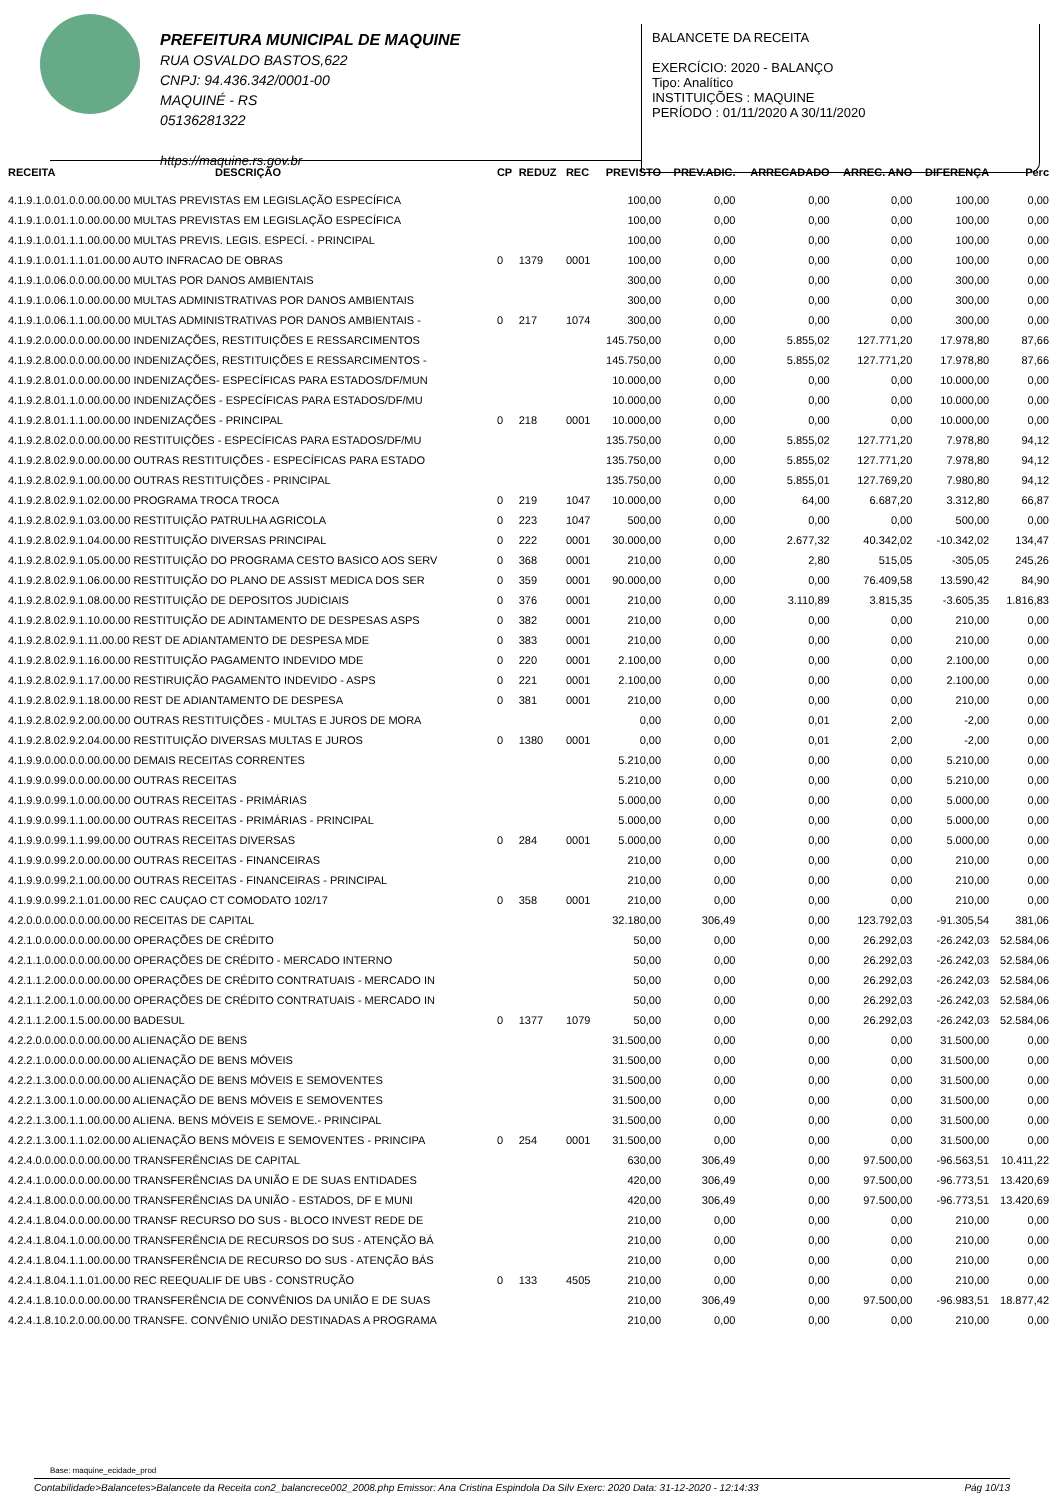PREFEITURA MUNICIPAL DE MAQUINE
RUA OSVALDO BASTOS,622
CNPJ: 94.436.342/0001-00
MAQUINÉ - RS
05136281322
https://maquine.rs.gov.br
BALANCETE DA RECEITA
EXERCÍCIO: 2020 - BALANÇO
Tipo: Analítico
INSTITUIÇÕES : MAQUINE
PERÍODO : 01/11/2020 A 30/11/2020
| RECEITA | DESCRIÇÃO | CP | REDUZ | REC | PREVISTO | PREV.ADIC. | ARRECADADO | ARREC. ANO | DIFERENÇA | Perc |
| --- | --- | --- | --- | --- | --- | --- | --- | --- | --- | --- |
| 4.1.9.1.0.01.0.0.00.00.00 MULTAS PREVISTAS EM LEGISLAÇÃO ESPECÍFICA | | | | | 100,00 | 0,00 | 0,00 | 0,00 | 100,00 | 0,00 |
| 4.1.9.1.0.01.1.0.00.00.00 MULTAS PREVISTAS EM LEGISLAÇÃO ESPECÍFICA | | | | | 100,00 | 0,00 | 0,00 | 0,00 | 100,00 | 0,00 |
| 4.1.9.1.0.01.1.1.00.00.00 MULTAS PREVIS. LEGIS. ESPECÍ. - PRINCIPAL | | | | | 100,00 | 0,00 | 0,00 | 0,00 | 100,00 | 0,00 |
| 4.1.9.1.0.01.1.1.01.00.00 AUTO INFRACAO DE OBRAS | | 0 | 1379 | 0001 | 100,00 | 0,00 | 0,00 | 0,00 | 100,00 | 0,00 |
| 4.1.9.1.0.06.0.0.00.00.00 MULTAS POR DANOS AMBIENTAIS | | | | | 300,00 | 0,00 | 0,00 | 0,00 | 300,00 | 0,00 |
| 4.1.9.1.0.06.1.0.00.00.00 MULTAS ADMINISTRATIVAS POR DANOS AMBIENTAIS | | | | | 300,00 | 0,00 | 0,00 | 0,00 | 300,00 | 0,00 |
| 4.1.9.1.0.06.1.1.00.00.00 MULTAS ADMINISTRATIVAS POR DANOS AMBIENTAIS - | | 0 | 217 | 1074 | 300,00 | 0,00 | 0,00 | 0,00 | 300,00 | 0,00 |
| 4.1.9.2.0.00.0.0.00.00.00 INDENIZAÇÕES, RESTITUIÇÕES E RESSARCIMENTOS | | | | | 145.750,00 | 0,00 | 5.855,02 | 127.771,20 | 17.978,80 | 87,66 |
| 4.1.9.2.8.00.0.0.00.00.00 INDENIZAÇÕES, RESTITUIÇÕES E RESSARCIMENTOS - | | | | | 145.750,00 | 0,00 | 5.855,02 | 127.771,20 | 17.978,80 | 87,66 |
| 4.1.9.2.8.01.0.0.00.00.00 INDENIZAÇÕES- ESPECÍFICAS PARA ESTADOS/DF/MUN | | | | | 10.000,00 | 0,00 | 0,00 | 0,00 | 10.000,00 | 0,00 |
| 4.1.9.2.8.01.1.0.00.00.00 INDENIZAÇÕES - ESPECÍFICAS PARA ESTADOS/DF/MU | | | | | 10.000,00 | 0,00 | 0,00 | 0,00 | 10.000,00 | 0,00 |
| 4.1.9.2.8.01.1.1.00.00.00 INDENIZAÇÕES - PRINCIPAL | | 0 | 218 | 0001 | 10.000,00 | 0,00 | 0,00 | 0,00 | 10.000,00 | 0,00 |
| 4.1.9.2.8.02.0.0.00.00.00 RESTITUIÇÕES - ESPECÍFICAS PARA ESTADOS/DF/MU | | | | | 135.750,00 | 0,00 | 5.855,02 | 127.771,20 | 7.978,80 | 94,12 |
| 4.1.9.2.8.02.9.0.00.00.00 OUTRAS RESTITUIÇÕES - ESPECÍFICAS PARA ESTADO | | | | | 135.750,00 | 0,00 | 5.855,02 | 127.771,20 | 7.978,80 | 94,12 |
| 4.1.9.2.8.02.9.1.00.00.00 OUTRAS RESTITUIÇÕES - PRINCIPAL | | | | | 135.750,00 | 0,00 | 5.855,01 | 127.769,20 | 7.980,80 | 94,12 |
| 4.1.9.2.8.02.9.1.02.00.00 PROGRAMA TROCA TROCA | | 0 | 219 | 1047 | 10.000,00 | 0,00 | 64,00 | 6.687,20 | 3.312,80 | 66,87 |
| 4.1.9.2.8.02.9.1.03.00.00 RESTITUIÇÃO PATRULHA AGRICOLA | | 0 | 223 | 1047 | 500,00 | 0,00 | 0,00 | 0,00 | 500,00 | 0,00 |
| 4.1.9.2.8.02.9.1.04.00.00 RESTITUIÇÃO DIVERSAS PRINCIPAL | | 0 | 222 | 0001 | 30.000,00 | 0,00 | 2.677,32 | 40.342,02 | -10.342,02 | 134,47 |
| 4.1.9.2.8.02.9.1.05.00.00 RESTITUIÇÃO DO PROGRAMA CESTO BASICO AOS SERV | | 0 | 368 | 0001 | 210,00 | 0,00 | 2,80 | 515,05 | -305,05 | 245,26 |
| 4.1.9.2.8.02.9.1.06.00.00 RESTITUIÇÃO DO PLANO DE ASSIST MEDICA DOS SER | | 0 | 359 | 0001 | 90.000,00 | 0,00 | 0,00 | 76.409,58 | 13.590,42 | 84,90 |
| 4.1.9.2.8.02.9.1.08.00.00 RESTITUIÇÃO DE DEPOSITOS JUDICIAIS | | 0 | 376 | 0001 | 210,00 | 0,00 | 3.110,89 | 3.815,35 | -3.605,35 | 1.816,83 |
| 4.1.9.2.8.02.9.1.10.00.00 RESTITUIÇÃO DE ADINTAMENTO DE DESPESAS ASPS | | 0 | 382 | 0001 | 210,00 | 0,00 | 0,00 | 0,00 | 210,00 | 0,00 |
| 4.1.9.2.8.02.9.1.11.00.00 REST DE ADIANTAMENTO DE DESPESA MDE | | 0 | 383 | 0001 | 210,00 | 0,00 | 0,00 | 0,00 | 210,00 | 0,00 |
| 4.1.9.2.8.02.9.1.16.00.00 RESTITUIÇÃO PAGAMENTO INDEVIDO MDE | | 0 | 220 | 0001 | 2.100,00 | 0,00 | 0,00 | 0,00 | 2.100,00 | 0,00 |
| 4.1.9.2.8.02.9.1.17.00.00 RESTIRUIÇÃO PAGAMENTO INDEVIDO - ASPS | | 0 | 221 | 0001 | 2.100,00 | 0,00 | 0,00 | 0,00 | 2.100,00 | 0,00 |
| 4.1.9.2.8.02.9.1.18.00.00 REST DE ADIANTAMENTO DE DESPESA | | 0 | 381 | 0001 | 210,00 | 0,00 | 0,00 | 0,00 | 210,00 | 0,00 |
| 4.1.9.2.8.02.9.2.00.00.00 OUTRAS RESTITUIÇÕES - MULTAS E JUROS DE MORA | | | | | 0,00 | 0,00 | 0,01 | 2,00 | -2,00 | 0,00 |
| 4.1.9.2.8.02.9.2.04.00.00 RESTITUIÇÃO DIVERSAS MULTAS E JUROS | | 0 | 1380 | 0001 | 0,00 | 0,00 | 0,01 | 2,00 | -2,00 | 0,00 |
| 4.1.9.9.0.00.0.0.00.00.00 DEMAIS RECEITAS CORRENTES | | | | | 5.210,00 | 0,00 | 0,00 | 0,00 | 5.210,00 | 0,00 |
| 4.1.9.9.0.99.0.0.00.00.00 OUTRAS RECEITAS | | | | | 5.210,00 | 0,00 | 0,00 | 0,00 | 5.210,00 | 0,00 |
| 4.1.9.9.0.99.1.0.00.00.00 OUTRAS RECEITAS - PRIMÁRIAS | | | | | 5.000,00 | 0,00 | 0,00 | 0,00 | 5.000,00 | 0,00 |
| 4.1.9.9.0.99.1.1.00.00.00 OUTRAS RECEITAS - PRIMÁRIAS - PRINCIPAL | | | | | 5.000,00 | 0,00 | 0,00 | 0,00 | 5.000,00 | 0,00 |
| 4.1.9.9.0.99.1.1.99.00.00 OUTRAS RECEITAS DIVERSAS | | 0 | 284 | 0001 | 5.000,00 | 0,00 | 0,00 | 0,00 | 5.000,00 | 0,00 |
| 4.1.9.9.0.99.2.0.00.00.00 OUTRAS RECEITAS - FINANCEIRAS | | | | | 210,00 | 0,00 | 0,00 | 0,00 | 210,00 | 0,00 |
| 4.1.9.9.0.99.2.1.00.00.00 OUTRAS RECEITAS - FINANCEIRAS - PRINCIPAL | | | | | 210,00 | 0,00 | 0,00 | 0,00 | 210,00 | 0,00 |
| 4.1.9.9.0.99.2.1.01.00.00 REC CAUÇAO CT COMODATO 102/17 | | 0 | 358 | 0001 | 210,00 | 0,00 | 0,00 | 0,00 | 210,00 | 0,00 |
| 4.2.0.0.0.00.0.0.00.00.00 RECEITAS DE CAPITAL | | | | | 32.180,00 | 306,49 | 0,00 | 123.792,03 | -91.305,54 | 381,06 |
| 4.2.1.0.0.00.0.0.00.00.00 OPERAÇÕES DE CRÉDITO | | | | | 50,00 | 0,00 | 0,00 | 26.292,03 | -26.242,03 | 52.584,06 |
| 4.2.1.1.0.00.0.0.00.00.00 OPERAÇÕES DE CRÉDITO - MERCADO INTERNO | | | | | 50,00 | 0,00 | 0,00 | 26.292,03 | -26.242,03 | 52.584,06 |
| 4.2.1.1.2.00.0.0.00.00.00 OPERAÇÕES DE CRÉDITO CONTRATUAIS - MERCADO IN | | | | | 50,00 | 0,00 | 0,00 | 26.292,03 | -26.242,03 | 52.584,06 |
| 4.2.1.1.2.00.1.0.00.00.00 OPERAÇÕES DE CRÉDITO CONTRATUAIS - MERCADO IN | | | | | 50,00 | 0,00 | 0,00 | 26.292,03 | -26.242,03 | 52.584,06 |
| 4.2.1.1.2.00.1.5.00.00.00 BADESUL | | 0 | 1377 | 1079 | 50,00 | 0,00 | 0,00 | 26.292,03 | -26.242,03 | 52.584,06 |
| 4.2.2.0.0.00.0.0.00.00.00 ALIENAÇÃO DE BENS | | | | | 31.500,00 | 0,00 | 0,00 | 0,00 | 31.500,00 | 0,00 |
| 4.2.2.1.0.00.0.0.00.00.00 ALIENAÇÃO DE BENS MÓVEIS | | | | | 31.500,00 | 0,00 | 0,00 | 0,00 | 31.500,00 | 0,00 |
| 4.2.2.1.3.00.0.0.00.00.00 ALIENAÇÃO DE BENS MÓVEIS E SEMOVENTES | | | | | 31.500,00 | 0,00 | 0,00 | 0,00 | 31.500,00 | 0,00 |
| 4.2.2.1.3.00.1.0.00.00.00 ALIENAÇÃO DE BENS MÓVEIS E SEMOVENTES | | | | | 31.500,00 | 0,00 | 0,00 | 0,00 | 31.500,00 | 0,00 |
| 4.2.2.1.3.00.1.1.00.00.00 ALIENA. BENS MÓVEIS E SEMOVE.- PRINCIPAL | | | | | 31.500,00 | 0,00 | 0,00 | 0,00 | 31.500,00 | 0,00 |
| 4.2.2.1.3.00.1.1.02.00.00 ALIENAÇÃO BENS MÓVEIS E SEMOVENTES - PRINCIPA | | 0 | 254 | 0001 | 31.500,00 | 0,00 | 0,00 | 0,00 | 31.500,00 | 0,00 |
| 4.2.4.0.0.00.0.0.00.00.00 TRANSFERÊNCIAS DE CAPITAL | | | | | 630,00 | 306,49 | 0,00 | 97.500,00 | -96.563,51 | 10.411,22 |
| 4.2.4.1.0.00.0.0.00.00.00 TRANSFERÊNCIAS DA UNIÃO E DE SUAS ENTIDADES | | | | | 420,00 | 306,49 | 0,00 | 97.500,00 | -96.773,51 | 13.420,69 |
| 4.2.4.1.8.00.0.0.00.00.00 TRANSFERÊNCIAS DA UNIÃO - ESTADOS, DF E MUNI | | | | | 420,00 | 306,49 | 0,00 | 97.500,00 | -96.773,51 | 13.420,69 |
| 4.2.4.1.8.04.0.0.00.00.00 TRANSF RECURSO DO SUS - BLOCO INVEST REDE DE | | | | | 210,00 | 0,00 | 0,00 | 0,00 | 210,00 | 0,00 |
| 4.2.4.1.8.04.1.0.00.00.00 TRANSFERÊNCIA DE RECURSOS DO SUS - ATENÇÃO BÁ | | | | | 210,00 | 0,00 | 0,00 | 0,00 | 210,00 | 0,00 |
| 4.2.4.1.8.04.1.1.00.00.00 TRANSFERÊNCIA DE RECURSO DO SUS - ATENÇÃO BÁS | | | | | 210,00 | 0,00 | 0,00 | 0,00 | 210,00 | 0,00 |
| 4.2.4.1.8.04.1.1.01.00.00 REC REEQUALIF DE UBS - CONSTRUÇÃO | | 0 | 133 | 4505 | 210,00 | 0,00 | 0,00 | 0,00 | 210,00 | 0,00 |
| 4.2.4.1.8.10.0.0.00.00.00 TRANSFERÊNCIA DE CONVÊNIOS DA UNIÃO E DE SUAS | | | | | 210,00 | 306,49 | 0,00 | 97.500,00 | -96.983,51 | 18.877,42 |
| 4.2.4.1.8.10.2.0.00.00.00 TRANSFE. CONVÊNIO UNIÃO DESTINADAS A PROGRAMA | | | | | 210,00 | 0,00 | 0,00 | 0,00 | 210,00 | 0,00 |
Base: maquine_ecidade_prod
Contabilidade>Balancetes>Balancete da Receita con2_balancrece002_2008.php Emissor: Ana Cristina Espindola Da Silv Exerc: 2020 Data: 31-12-2020 - 12:14:33 Pág 10/13